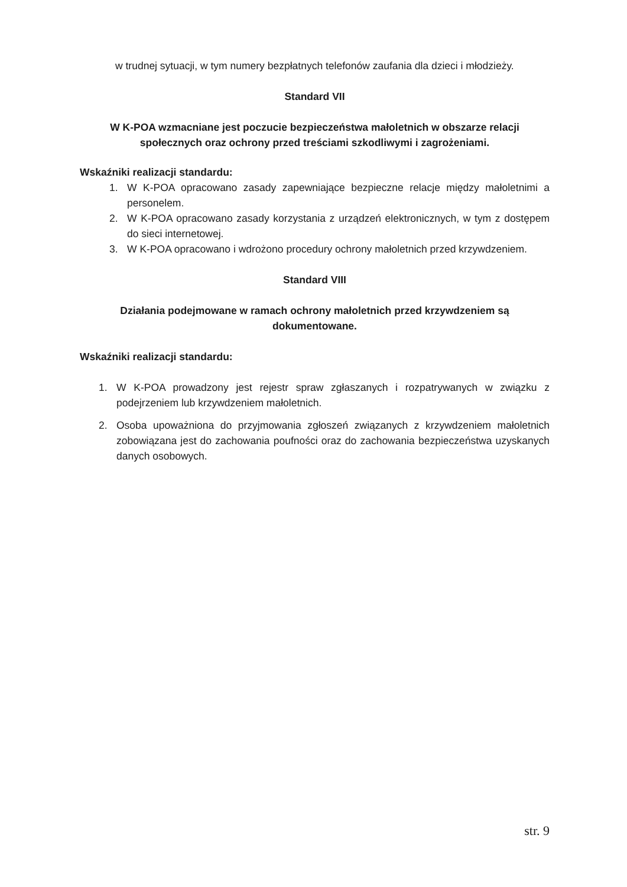w trudnej sytuacji, w tym numery bezpłatnych telefonów zaufania dla dzieci i młodzieży.
Standard VII
W K-POA wzmacniane jest poczucie bezpieczeństwa małoletnich w obszarze relacji społecznych oraz ochrony przed treściami szkodliwymi i zagrożeniami.
Wskaźniki realizacji standardu:
1. W K-POA opracowano zasady zapewniające bezpieczne relacje między małoletnimi a personelem.
2. W K-POA opracowano zasady korzystania z urządzeń elektronicznych, w tym z dostępem do sieci internetowej.
3. W K-POA opracowano i wdrożono procedury ochrony małoletnich przed krzywdzeniem.
Standard VIII
Działania podejmowane w ramach ochrony małoletnich przed krzywdzeniem są dokumentowane.
Wskaźniki realizacji standardu:
1. W K-POA prowadzony jest rejestr spraw zgłaszanych i rozpatrywanych w związku z podejrzeniem lub krzywdzeniem małoletnich.
2. Osoba upoważniona do przyjmowania zgłoszeń związanych z krzywdzeniem małoletnich zobowiązana jest do zachowania poufności oraz do zachowania bezpieczeństwa uzyskanych danych osobowych.
str. 9